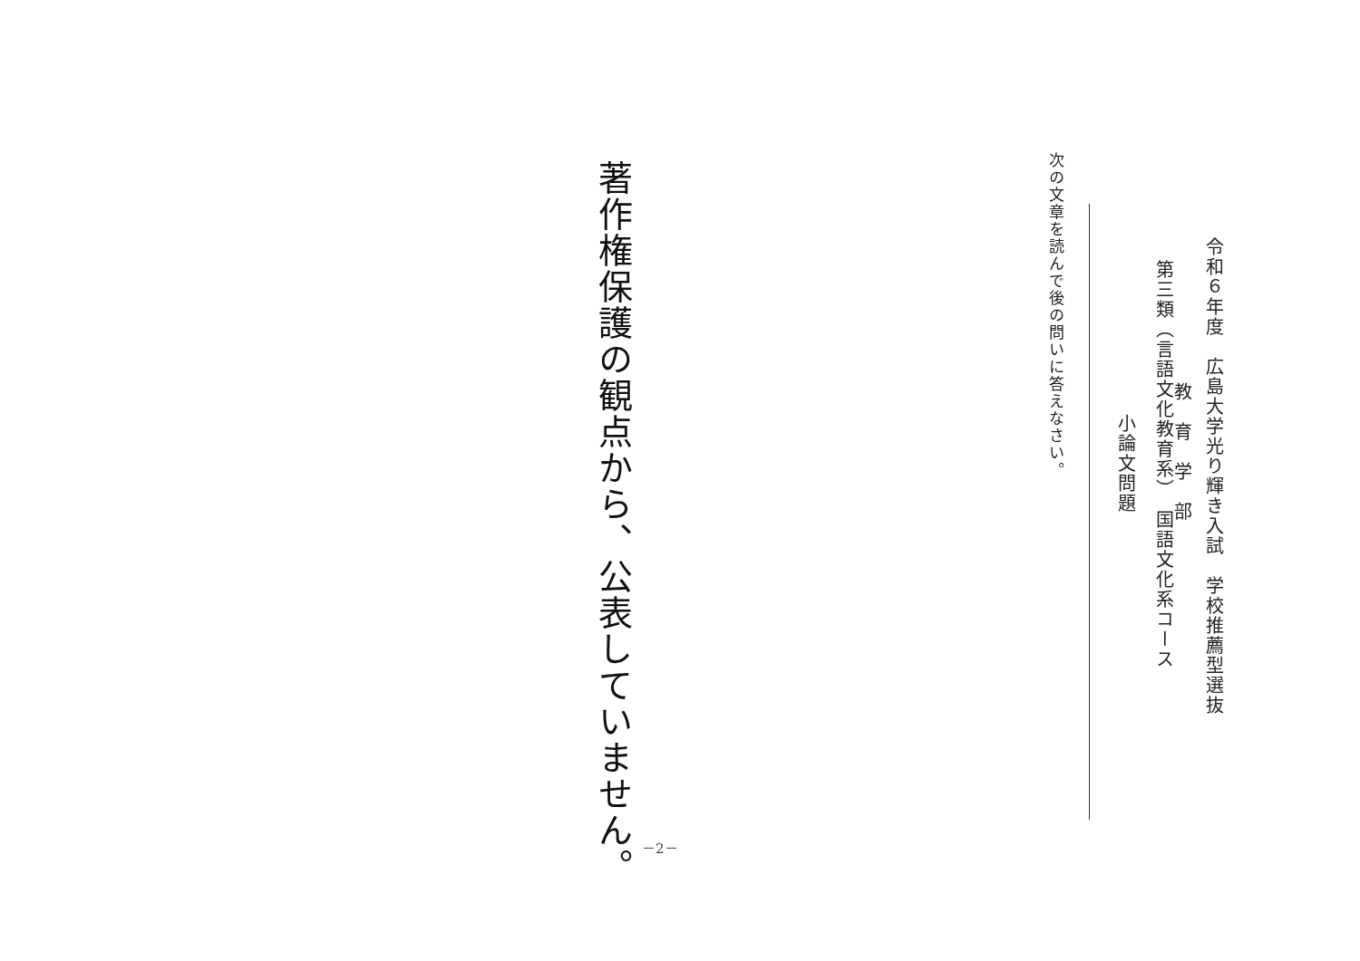令和６年度　広島大学光り輝き入試　学校推薦型選抜
教　育　学　部
第三類（言語文化教育系）　国語文化系コース
小論文問題
次の文章を読んで後の問いに答えなさい。
著作権保護の観点から、公表していません。
－2－